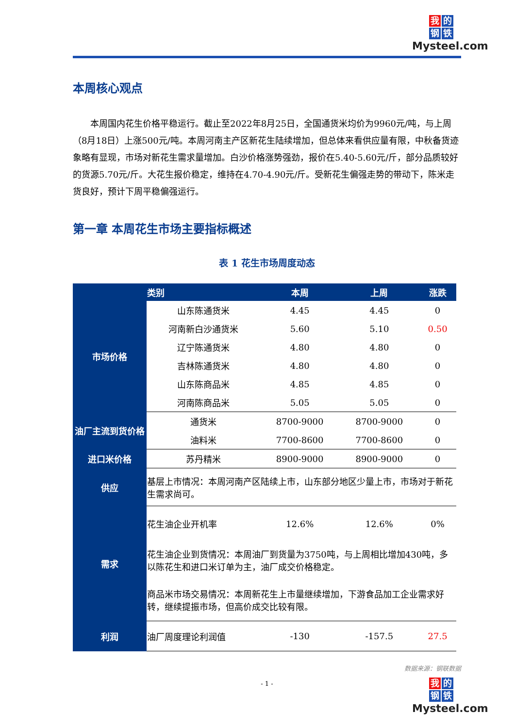我的
钢铁
Mysteel.com
本周核心观点
本周国内花生价格平稳运行。截止至2022年8月25日，全国通货米均价为9960元/吨，与上周（8月18日）上涨500元/吨。本周河南主产区新花生陆续增加，但总体来看供应量有限，中秋备货迹象略有显现，市场对新花生需求量增加。白沙价格涨势强劲，报价在5.40-5.60元/斤，部分品质较好的货源5.70元/斤。大花生报价稳定，维持在4.70-4.90元/斤。受新花生偏强走势的带动下，陈米走货良好，预计下周平稳偏强运行。
第一章 本周花生市场主要指标概述
表 1 花生市场周度动态
| | 类别 | 本周 | 上周 | 涨跌 |
| --- | --- | --- | --- | --- |
| 市场价格 | 山东陈通货米 | 4.45 | 4.45 | 0 |
| | 河南新白沙通货米 | 5.60 | 5.10 | 0.50 |
| | 辽宁陈通货米 | 4.80 | 4.80 | 0 |
| | 吉林陈通货米 | 4.80 | 4.80 | 0 |
| | 山东陈商品米 | 4.85 | 4.85 | 0 |
| | 河南陈商品米 | 5.05 | 5.05 | 0 |
| 油厂主流到货价格 | 通货米 | 8700-9000 | 8700-9000 | 0 |
| | 油料米 | 7700-8600 | 7700-8600 | 0 |
| 进口米价格 | 苏丹精米 | 8900-9000 | 8900-9000 | 0 |
| 供应 | 基层上市情况：本周河南产区陆续上市，山东部分地区少量上市，市场对于新花生需求尚可。 | | | |
| 需求 | 花生油企业开机率 | 12.6% | 12.6% | 0% |
| | 花生油企业到货情况：本周油厂到货量为3750吨，与上周相比增加430吨，多以陈花生和进口米订单为主，油厂成交价格稳定。 | | | |
| | 商品米市场交易情况：本周新花生上市量继续增加，下游食品加工企业需求好转，继续提振市场，但高价成交比较有限。 | | | |
| 利润 | 油厂周度理论利润值 | -130 | -157.5 | 27.5 |
数据来源：钢联数据
- 1 -
我的
钢铁
Mysteel.com